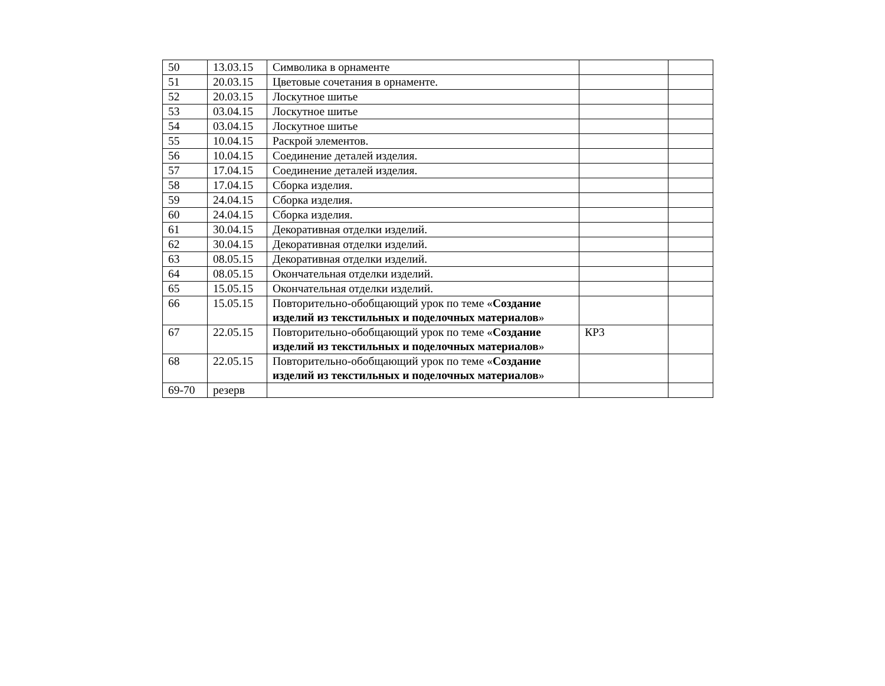| 50 | 13.03.15 | Символика в орнаменте | | |
| 51 | 20.03.15 | Цветовые сочетания в орнаменте. | | |
| 52 | 20.03.15 | Лоскутное шитье | | |
| 53 | 03.04.15 | Лоскутное шитье | | |
| 54 | 03.04.15 | Лоскутное шитье | | |
| 55 | 10.04.15 | Раскрой элементов. | | |
| 56 | 10.04.15 | Соединение деталей изделия. | | |
| 57 | 17.04.15 | Соединение деталей изделия. | | |
| 58 | 17.04.15 | Сборка изделия. | | |
| 59 | 24.04.15 | Сборка изделия. | | |
| 60 | 24.04.15 | Сборка изделия. | | |
| 61 | 30.04.15 | Декоративная отделки изделий. | | |
| 62 | 30.04.15 | Декоративная отделки изделий. | | |
| 63 | 08.05.15 | Декоративная отделки изделий. | | |
| 64 | 08.05.15 | Окончательная отделки изделий. | | |
| 65 | 15.05.15 | Окончательная отделки изделий. | | |
| 66 | 15.05.15 | Повторительно-обобщающий урок по теме « Создание изделий из текстильных и поделочных материалов » | | |
| 67 | 22.05.15 | Повторительно-обобщающий урок по теме « Создание изделий из текстильных и поделочных материалов » | КР3 | |
| 68 | 22.05.15 | Повторительно-обобщающий урок по теме « Создание изделий из текстильных и поделочных материалов » | | |
| 69-70 | резерв | | | |